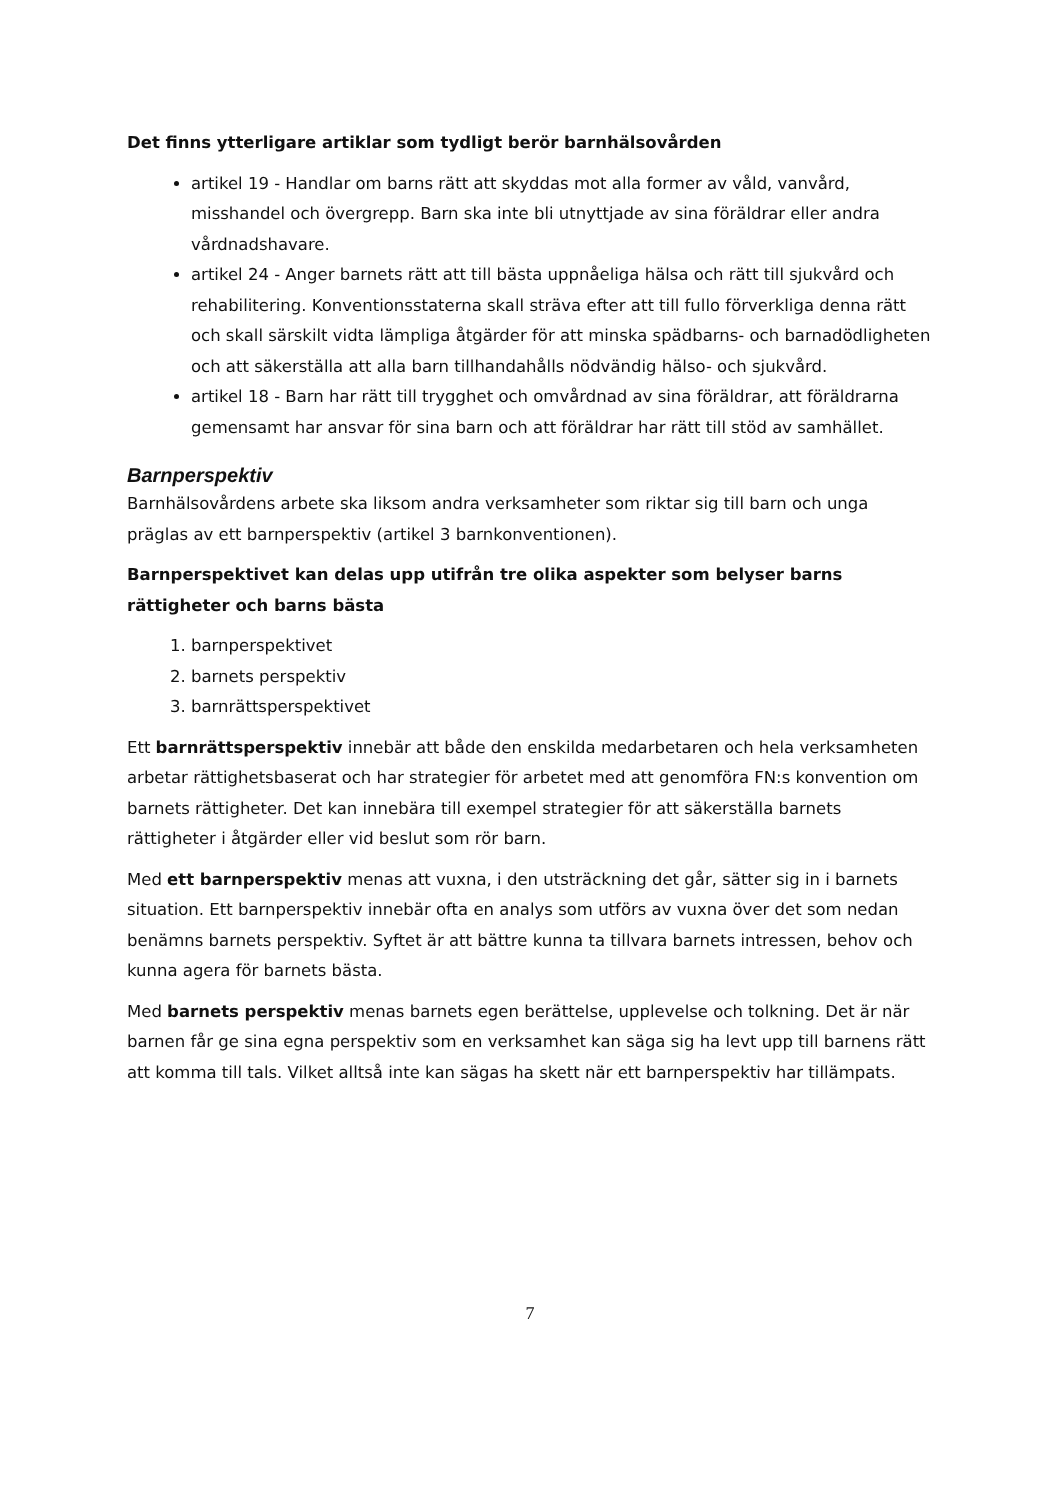Det finns ytterligare artiklar som tydligt berör barnhälsovården
artikel 19 - Handlar om barns rätt att skyddas mot alla former av våld, vanvård, misshandel och övergrepp. Barn ska inte bli utnyttjade av sina föräldrar eller andra vårdnadshavare.
artikel 24 - Anger barnets rätt att till bästa uppnåeliga hälsa och rätt till sjukvård och rehabilitering. Konventionsstaterna skall sträva efter att till fullo förverkliga denna rätt och skall särskilt vidta lämpliga åtgärder för att minska spädbarns- och barnadödligheten och att säkerställa att alla barn tillhandahålls nödvändig hälso- och sjukvård.
artikel 18 - Barn har rätt till trygghet och omvårdnad av sina föräldrar, att föräldrarna gemensamt har ansvar för sina barn och att föräldrar har rätt till stöd av samhället.
Barnperspektiv
Barnhälsovårdens arbete ska liksom andra verksamheter som riktar sig till barn och unga präglas av ett barnperspektiv (artikel 3 barnkonventionen).
Barnperspektivet kan delas upp utifrån tre olika aspekter som belyser barns rättigheter och barns bästa
1. barnperspektivet
2. barnets perspektiv
3. barnrättsperspektivet
Ett barnrättsperspektiv innebär att både den enskilda medarbetaren och hela verksamheten arbetar rättighetsbaserat och har strategier för arbetet med att genomföra FN:s konvention om barnets rättigheter. Det kan innebära till exempel strategier för att säkerställa barnets rättigheter i åtgärder eller vid beslut som rör barn.
Med ett barnperspektiv menas att vuxna, i den utsträckning det går, sätter sig in i barnets situation. Ett barnperspektiv innebär ofta en analys som utförs av vuxna över det som nedan benämns barnets perspektiv. Syftet är att bättre kunna ta tillvara barnets intressen, behov och kunna agera för barnets bästa.
Med barnets perspektiv menas barnets egen berättelse, upplevelse och tolkning. Det är när barnen får ge sina egna perspektiv som en verksamhet kan säga sig ha levt upp till barnens rätt att komma till tals. Vilket alltså inte kan sägas ha skett när ett barnperspektiv har tillämpats.
7